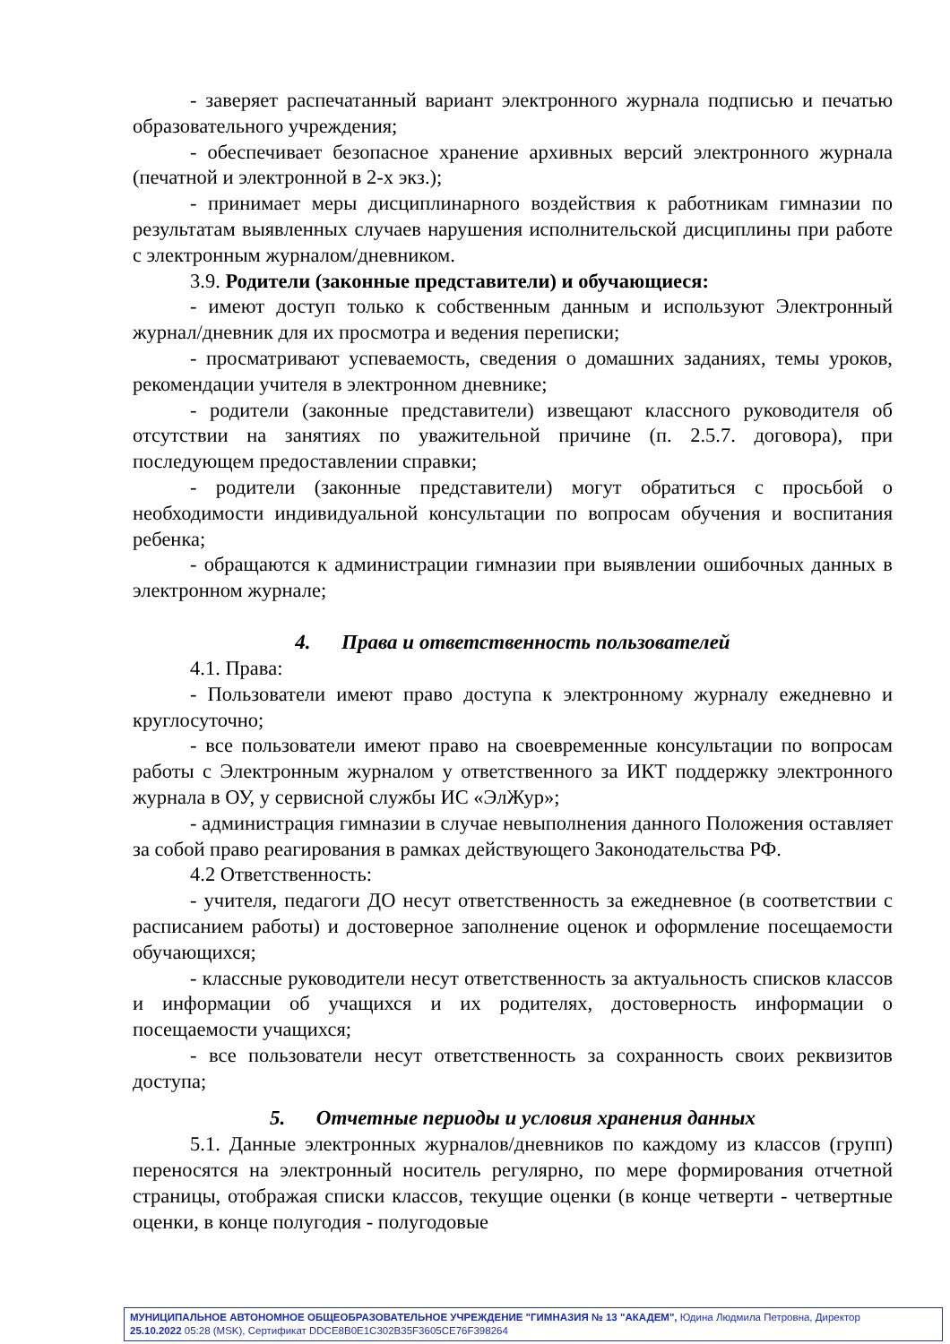- заверяет распечатанный вариант электронного журнала подписью и печатью образовательного учреждения;
- обеспечивает безопасное хранение архивных версий электронного журнала (печатной и электронной в 2-х экз.);
- принимает меры дисциплинарного воздействия к работникам гимназии по результатам выявленных случаев нарушения исполнительской дисциплины при работе с электронным журналом/дневником.
3.9. Родители (законные представители) и обучающиеся:
- имеют доступ только к собственным данным и используют Электронный журнал/дневник для их просмотра и ведения переписки;
- просматривают успеваемость, сведения о домашних заданиях, темы уроков, рекомендации учителя в электронном дневнике;
- родители (законные представители) извещают классного руководителя об отсутствии на занятиях по уважительной причине (п. 2.5.7. договора), при последующем предоставлении справки;
- родители (законные представители) могут обратиться с просьбой о необходимости индивидуальной консультации по вопросам обучения и воспитания ребенка;
- обращаются к администрации гимназии при выявлении ошибочных данных в электронном журнале;
4. Права и ответственность пользователей
4.1. Права:
- Пользователи имеют право доступа к электронному журналу ежедневно и круглосуточно;
- все пользователи имеют право на своевременные консультации по вопросам работы с Электронным журналом у ответственного за ИКТ поддержку электронного журнала в ОУ, у сервисной службы ИС «ЭлЖур»;
- администрация гимназии в случае невыполнения данного Положения оставляет за собой право реагирования в рамках действующего Законодательства РФ.
4.2 Ответственность:
- учителя, педагоги ДО несут ответственность за ежедневное (в соответствии с расписанием работы) и достоверное заполнение оценок и оформление посещаемости обучающихся;
- классные руководители несут ответственность за актуальность списков классов и информации об учащихся и их родителях, достоверность информации о посещаемости учащихся;
- все пользователи несут ответственность за сохранность своих реквизитов доступа;
5. Отчетные периоды и условия хранения данных
5.1. Данные электронных журналов/дневников по каждому из классов (групп) переносятся на электронный носитель регулярно, по мере формирования отчетной страницы, отображая списки классов, текущие оценки (в конце четверти - четвертные оценки, в конце полугодия - полугодовые
МУНИЦИПАЛЬНОЕ АВТОНОМНОЕ ОБЩЕОБРАЗОВАТЕЛЬНОЕ УЧРЕЖДЕНИЕ "ГИМНАЗИЯ № 13 "АКАДЕМ", Юдина Людмила Петровна, Директор
25.10.2022 05:28 (MSK), Сертификат DDCE8B0E1C302B35F3605CE76F398264